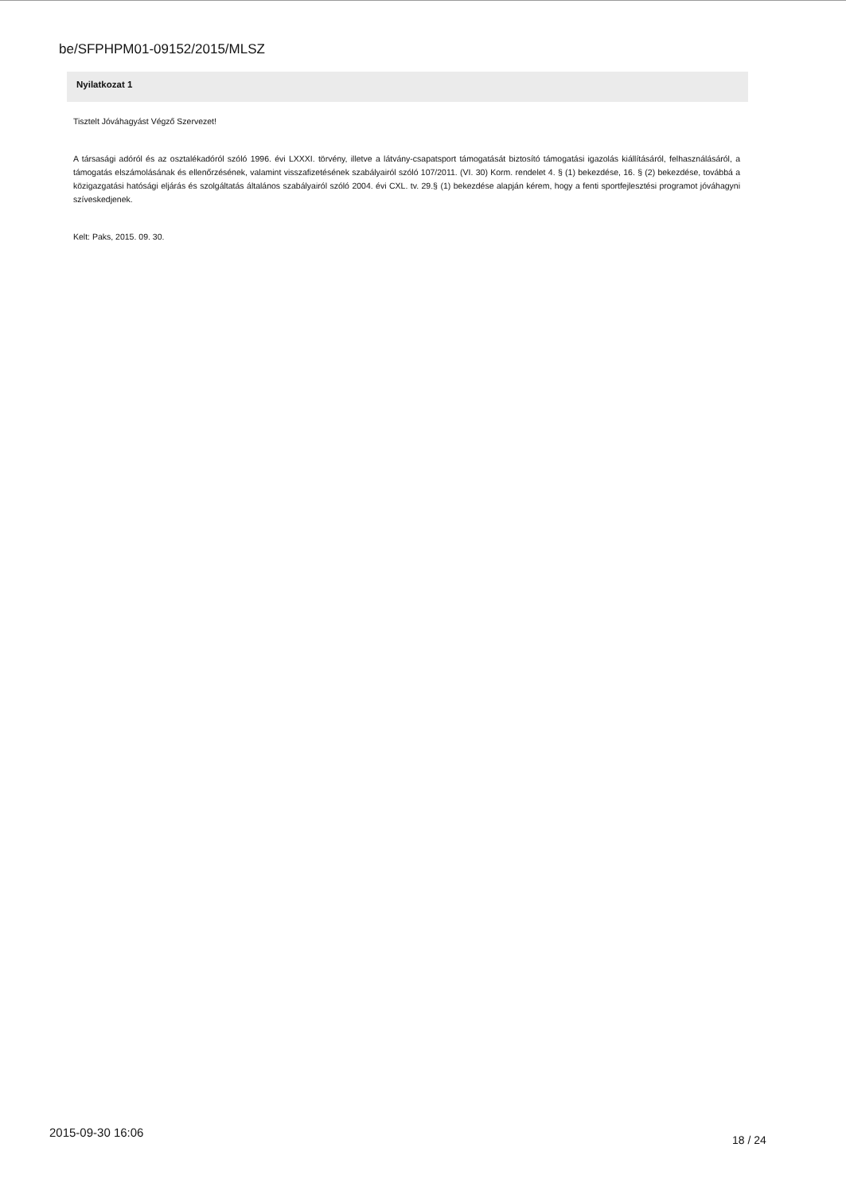be/SFPHPM01-09152/2015/MLSZ
Nyilatkozat 1
Tisztelt Jóváhagyást Végző Szervezet!
A társasági adóról és az osztalékadóról szóló 1996. évi LXXXI. törvény, illetve a látvány-csapatsport támogatását biztosító támogatási igazolás kiállításáról, felhasználásáról, a támogatás elszámolásának és ellenőrzésének, valamint visszafizetésének szabályairól szóló 107/2011. (VI. 30) Korm. rendelet 4. § (1) bekezdése, 16. § (2) bekezdése, továbbá a közigazgatási hatósági eljárás és szolgáltatás általános szabályairól szóló 2004. évi CXL. tv. 29.§ (1) bekezdése alapján kérem, hogy a fenti sportfejlesztési programot jóváhagyni szíveskedjenek.
Kelt: Paks, 2015. 09. 30.
2015-09-30 16:06
18 / 24